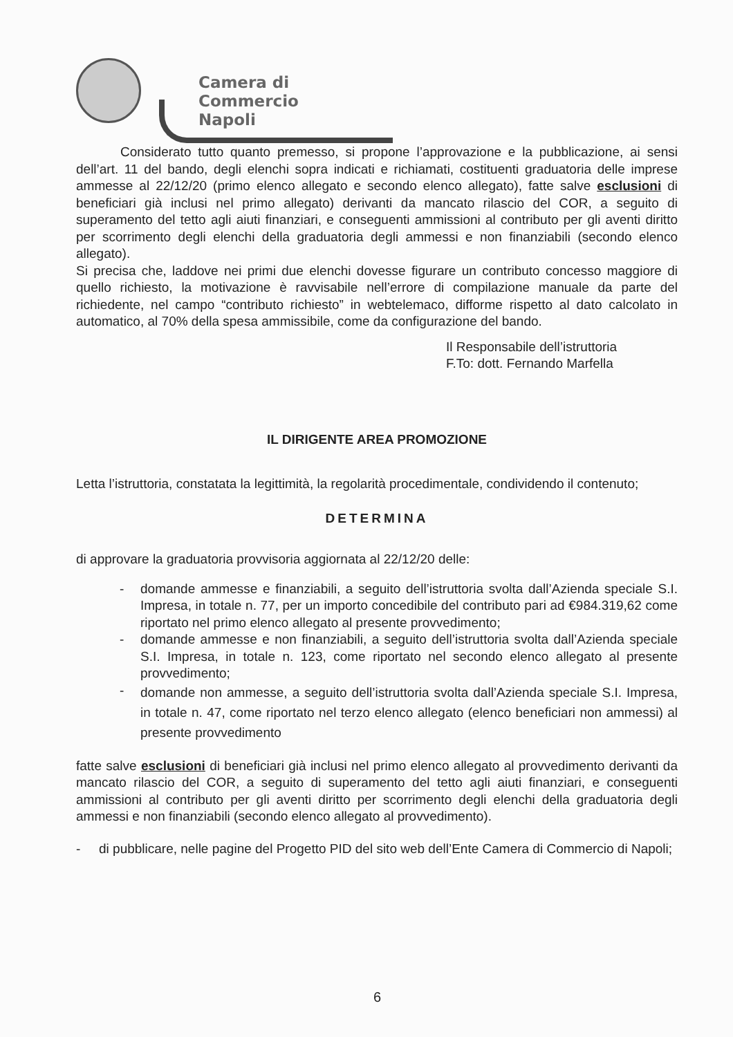Camera di Commercio
Napoli
Considerato tutto quanto premesso, si propone l’approvazione e la pubblicazione, ai sensi dell’art. 11 del bando, degli elenchi sopra indicati e richiamati, costituenti graduatoria delle imprese ammesse al 22/12/20 (primo elenco allegato e secondo elenco allegato), fatte salve esclusioni di beneficiari già inclusi nel primo allegato) derivanti da mancato rilascio del COR, a seguito di superamento del tetto agli aiuti finanziari, e conseguenti ammissioni al contributo per gli aventi diritto per scorrimento degli elenchi della graduatoria degli ammessi e non finanziabili (secondo elenco allegato).
Si precisa che, laddove nei primi due elenchi dovesse figurare un contributo concesso maggiore di quello richiesto, la motivazione è ravvisabile nell’errore di compilazione manuale da parte del richiedente, nel campo “contributo richiesto” in webtelemaco, difforme rispetto al dato calcolato in automatico, al 70% della spesa ammissibile, come da configurazione del bando.
Il Responsabile dell’istruttoria
F.To: dott. Fernando Marfella
IL DIRIGENTE AREA PROMOZIONE
Letta l’istruttoria, constatata la legittimità, la regolarità procedimentale, condividendo il contenuto;
DETERMINA
di approvare la graduatoria provvisoria aggiornata al 22/12/20 delle:
- domande ammesse e finanziabili, a seguito dell’istruttoria svolta dall’Azienda speciale S.I. Impresa, in totale n. 77, per un importo concedibile del contributo pari ad €984.319,62 come riportato nel primo elenco allegato al presente provvedimento;
- domande ammesse e non finanziabili, a seguito dell’istruttoria svolta dall’Azienda speciale S.I. Impresa, in totale n. 123, come riportato nel secondo elenco allegato al presente provvedimento;
-
domande non ammesse, a seguito dell’istruttoria svolta dall’Azienda speciale S.I. Impresa, in totale n. 47, come riportato nel terzo elenco allegato (elenco beneficiari non ammessi) al presente provvedimento
fatte salve esclusioni di beneficiari già inclusi nel primo elenco allegato al provvedimento derivanti da mancato rilascio del COR, a seguito di superamento del tetto agli aiuti finanziari, e conseguenti ammissioni al contributo per gli aventi diritto per scorrimento degli elenchi della graduatoria degli ammessi e non finanziabili (secondo elenco allegato al provvedimento).
- di pubblicare, nelle pagine del Progetto PID del sito web dell’Ente Camera di Commercio di Napoli;
6